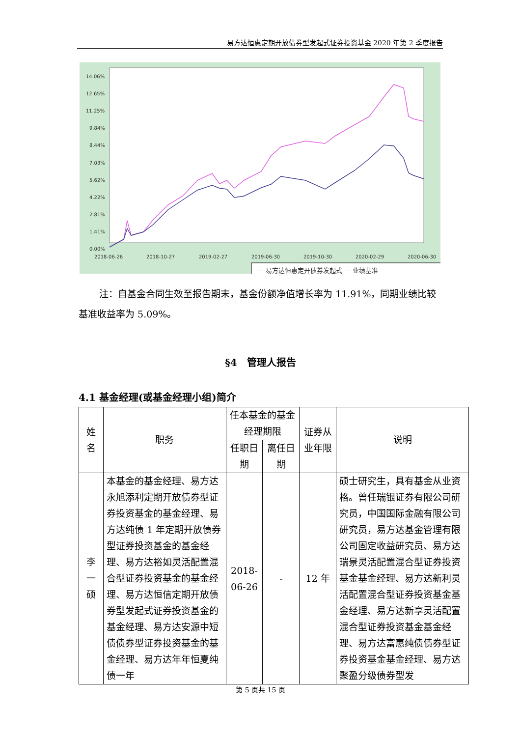易方达恒惠定期开放债券型发起式证券投资基金 2020 年第 2 季度报告
14.06%
12.65%
11.25%
9.84%
8.44%
7.03%
5.62%
4.22%
2.81%
1.41%
0.00%
2018-06-26
2018-10-27
2019-02-27
2019-06-30
2019-10-30
2020-02-29
2020-06-30
— 易方达恒惠定开债券发起式 — 业绩基准
注：自基金合同生效至报告期末，基金份额净值增长率为 11.91%，同期业绩比较基准收益率为 5.09%。
§4　管理人报告
4.1 基金经理(或基金经理小组)简介
| 姓名 | 职务 | 任本基金的基金经理期限 | | 证券从业年限 | 说明 |
| --- | --- | --- | --- | --- | --- |
| | | 任职日期 | 离任日期 | | |
| 李一硕 | 本基金的基金经理、易方达永旭添利定期开放债券型证券投资基金的基金经理、易方达纯债 1 年定期开放债券型证券投资基金的基金经理、易方达裕如灵活配置混合型证券投资基金的基金经理、易方达恒信定期开放债券型发起式证券投资基金的基金经理、易方达安源中短债债券型证券投资基金的基金经理、易方达年年恒夏纯债一年 | 2018-06-26 | - | 12 年 | 硕士研究生，具有基金从业资格。曾任瑞银证券有限公司研究员，中国国际金融有限公司研究员，易方达基金管理有限公司固定收益研究员、易方达瑞景灵活配置混合型证券投资基金基金经理、易方达新利灵活配置混合型证券投资基金基金经理、易方达新享灵活配置混合型证券投资基金基金经理、易方达富惠纯债债券型证券投资基金基金经理、易方达聚盈分级债券型发 |
第 5 页共 15 页